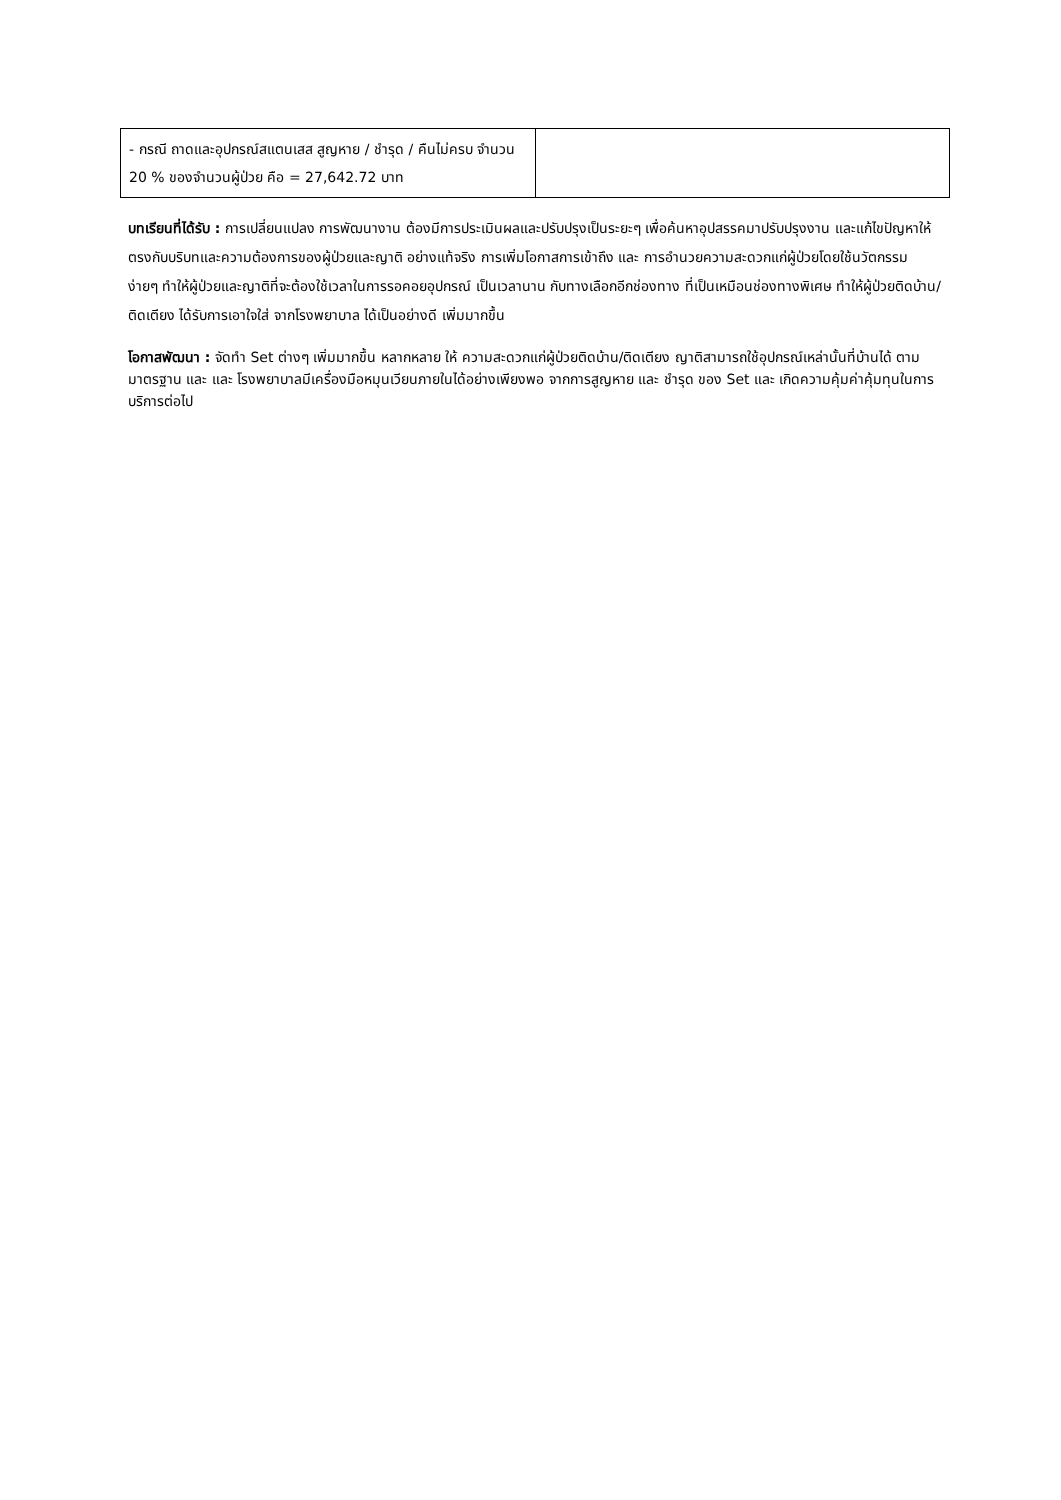| - กรณี ถาดและอุปกรณ์สแตนเสส สูญหาย / ชำรุด / คืนไม่ครบ จำนวน 20 % ของจำนวนผู้ป่วย คือ = 27,642.72 บาท | |
บทเรียนที่ได้รับ : การเปลี่ยนแปลง การพัฒนางาน ต้องมีการประเมินผลและปรับปรุงเป็นระยะๆ เพื่อค้นหาอุปสรรคมาปรับปรุงงาน และแก้ไขปัญหาให้ตรงกับบริบทและความต้องการของผู้ป่วยและญาติ อย่างแท้จริง การเพิ่มโอกาสการเข้าถึง และ การอำนวยความสะดวกแก่ผู้ป่วยโดยใช้นวัตกรรม ง่ายๆ ทำให้ผู้ป่วยและญาติที่จะต้องใช้เวลาในการรอคอยอุปกรณ์ เป็นเวลานาน กับทางเลือกอีกช่องทาง ที่เป็นเหมือนช่องทางพิเศษ ทำให้ผู้ป่วยติดบ้าน/ติดเตียง ได้รับการเอาใจใส่ จากโรงพยาบาล ได้เป็นอย่างดี เพิ่มมากขึ้น
โอกาสพัฒนา : จัดทำ Set ต่างๆ เพิ่มมากขึ้น หลากหลาย ให้ ความสะดวกแก่ผู้ป่วยติดบ้าน/ติดเตียง ญาติสามารถใช้อุปกรณ์เหล่านั้นที่บ้านได้ ตามมาตรฐาน และ และ โรงพยาบาลมีเครื่องมือหมุนเวียนภายในได้อย่างเพียงพอ จากการสูญหาย และ ชำรุด ของ Set และ เกิดความคุ้มค่าคุ้มทุนในการบริการต่อไป